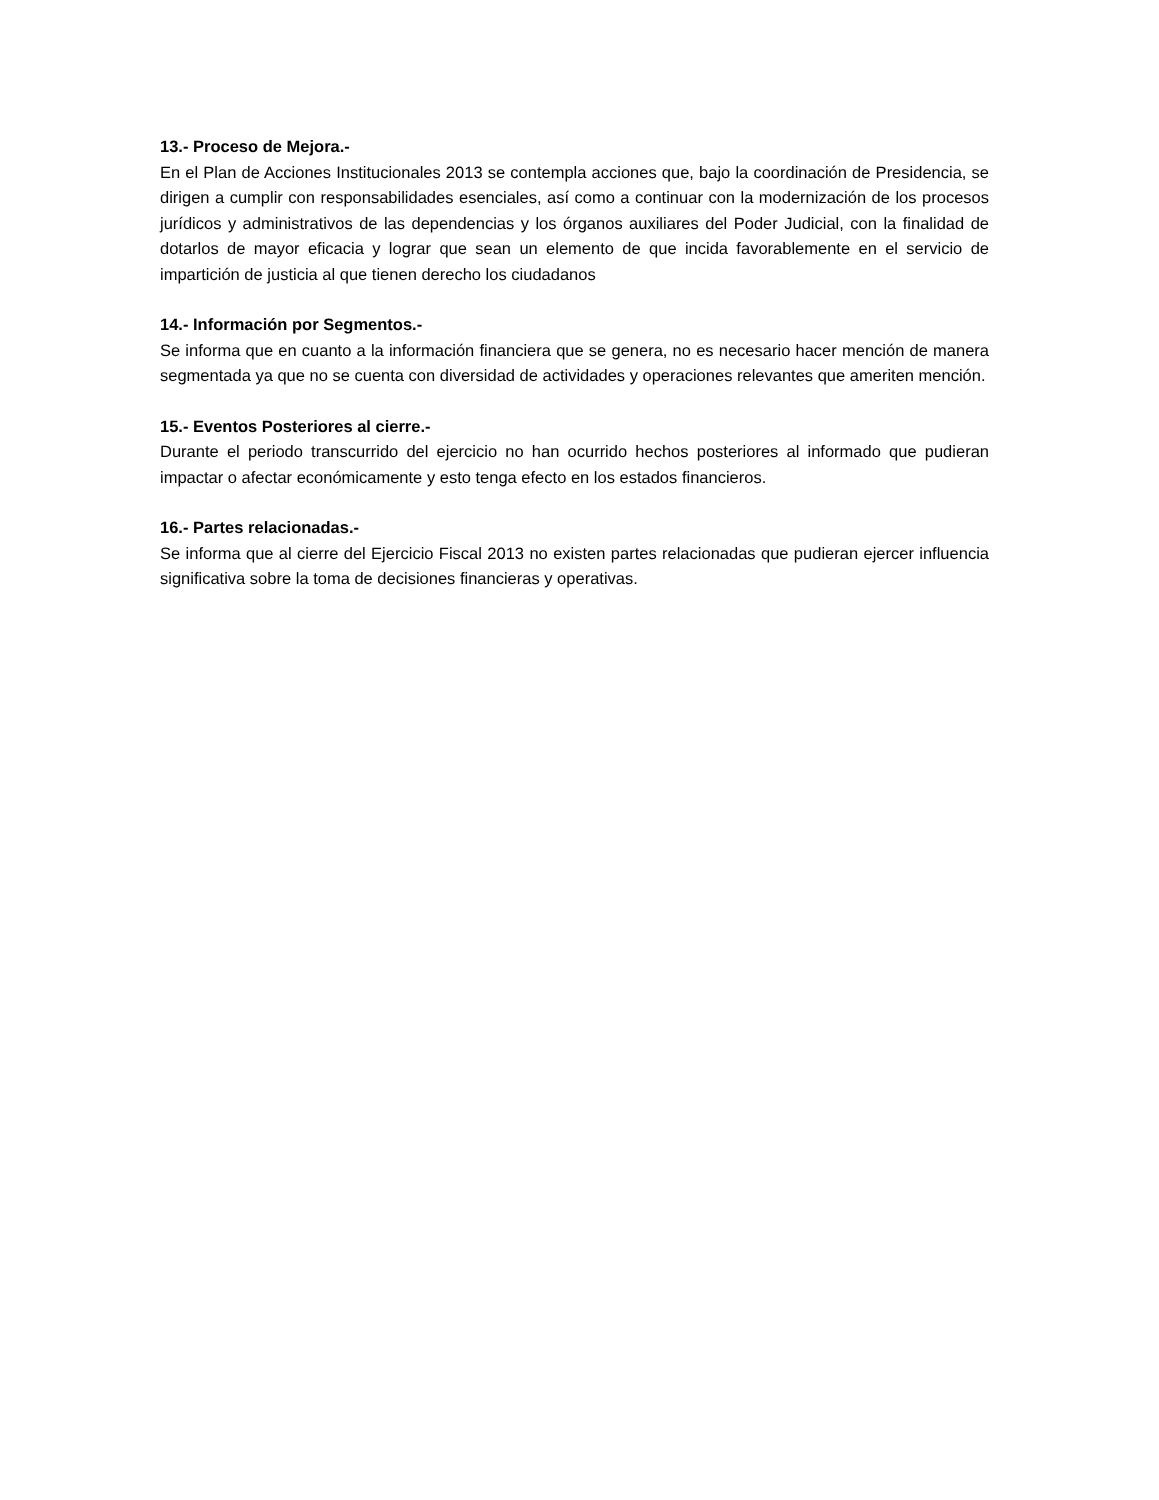13.- Proceso de Mejora.-
En el Plan de Acciones Institucionales 2013 se contempla acciones que, bajo la coordinación de Presidencia, se dirigen a cumplir con responsabilidades esenciales, así como a continuar con la modernización de los procesos jurídicos y administrativos de las dependencias y los órganos auxiliares del Poder Judicial, con la finalidad de dotarlos de mayor eficacia y lograr que sean un elemento de que incida favorablemente en el servicio de impartición de justicia al que tienen derecho los ciudadanos
14.- Información por Segmentos.-
Se informa que en cuanto a la información financiera que se genera, no es necesario hacer mención de manera segmentada ya que no se cuenta con diversidad de actividades y operaciones relevantes que ameriten mención.
15.- Eventos Posteriores al cierre.-
Durante el periodo transcurrido del ejercicio no han ocurrido hechos posteriores al informado que pudieran impactar o afectar económicamente y esto tenga efecto en los estados financieros.
16.- Partes relacionadas.-
Se informa que al cierre del Ejercicio Fiscal 2013 no existen partes relacionadas que pudieran ejercer influencia significativa sobre la toma de decisiones financieras y operativas.